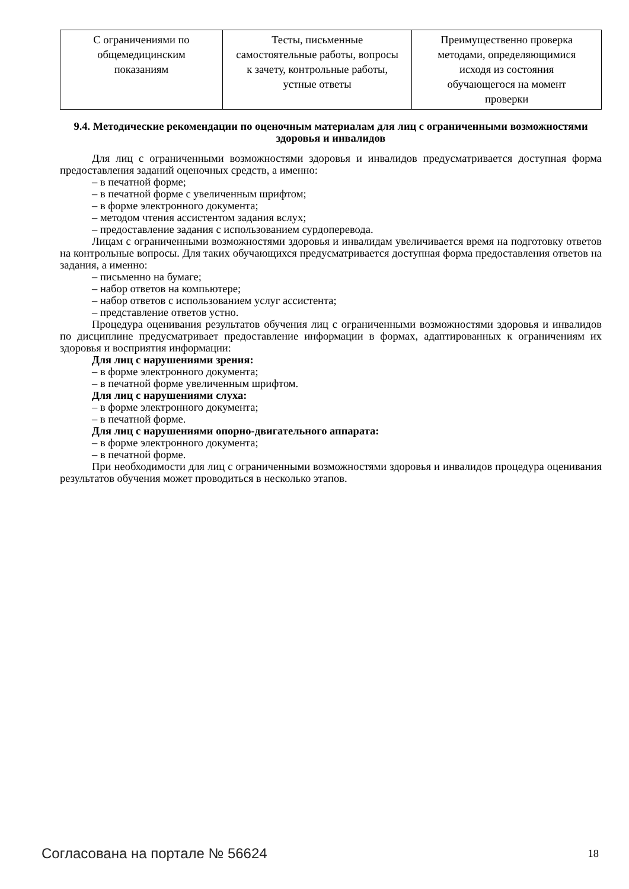| С ограничениями по общемедицинским показаниям | Тесты, письменные самостоятельные работы, вопросы к зачету, контрольные работы, устные ответы | Преимущественно проверка методами, определяющимися исходя из состояния обучающегося на момент проверки |
9.4. Методические рекомендации по оценочным материалам для лиц с ограниченными возможностями здоровья и инвалидов
Для лиц с ограниченными возможностями здоровья и инвалидов предусматривается доступная форма предоставления заданий оценочных средств, а именно:
– в печатной форме;
– в печатной форме с увеличенным шрифтом;
– в форме электронного документа;
– методом чтения ассистентом задания вслух;
– предоставление задания с использованием сурдоперевода.
Лицам с ограниченными возможностями здоровья и инвалидам увеличивается время на подготовку ответов на контрольные вопросы. Для таких обучающихся предусматривается доступная форма предоставления ответов на задания, а именно:
– письменно на бумаге;
– набор ответов на компьютере;
– набор ответов с использованием услуг ассистента;
– представление ответов устно.
Процедура оценивания результатов обучения лиц с ограниченными возможностями здоровья и инвалидов по дисциплине предусматривает предоставление информации в формах, адаптированных к ограничениям их здоровья и восприятия информации:
Для лиц с нарушениями зрения:
– в форме электронного документа;
– в печатной форме увеличенным шрифтом.
Для лиц с нарушениями слуха:
– в форме электронного документа;
– в печатной форме.
Для лиц с нарушениями опорно-двигательного аппарата:
– в форме электронного документа;
– в печатной форме.
При необходимости для лиц с ограниченными возможностями здоровья и инвалидов процедура оценивания результатов обучения может проводиться в несколько этапов.
Согласована на портале № 56624 18